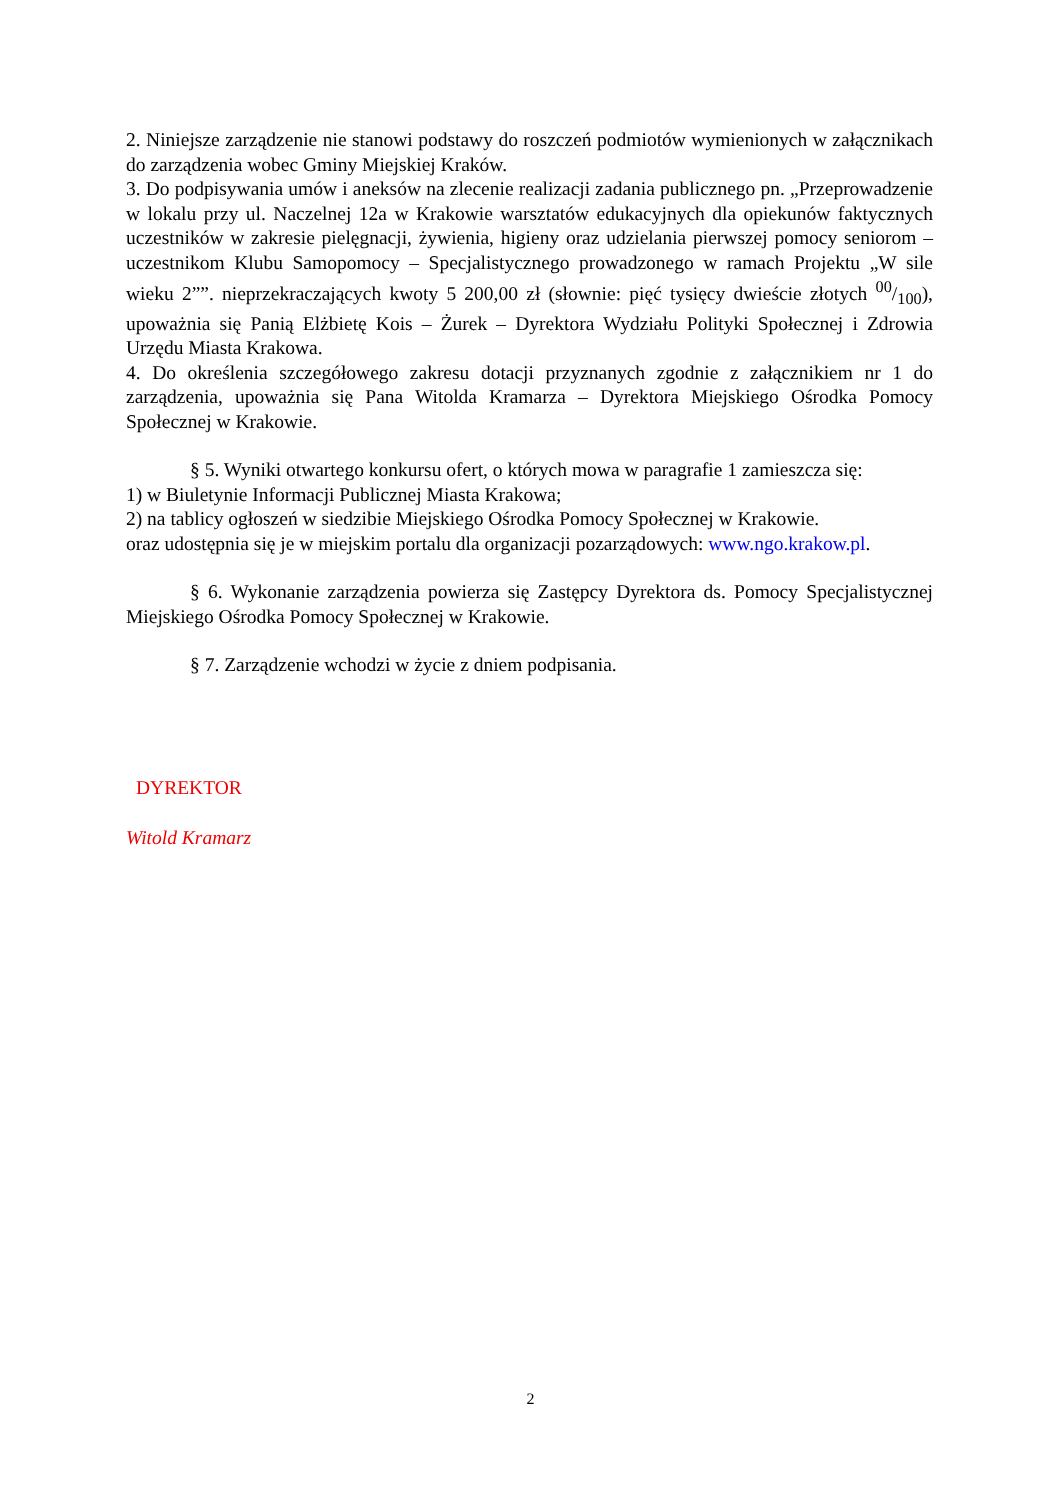2. Niniejsze zarządzenie nie stanowi podstawy do roszczeń podmiotów wymienionych w załącznikach do zarządzenia wobec Gminy Miejskiej Kraków.
3. Do podpisywania umów i aneksów na zlecenie realizacji zadania publicznego pn. „Przeprowadzenie w lokalu przy ul. Naczelnej 12a w Krakowie warsztatów edukacyjnych dla opiekunów faktycznych uczestników w zakresie pielęgnacji, żywienia, higieny oraz udzielania pierwszej pomocy seniorom – uczestnikom Klubu Samopomocy – Specjalistycznego prowadzonego w ramach Projektu „W sile wieku 2””. nieprzekraczających kwoty 5 200,00 zł (słownie: pięć tysięcy dwieście złotych 00/100), upoważnia się Panią Elżbietę Kois – Żurek – Dyrektora Wydziału Polityki Społecznej i Zdrowia Urzędu Miasta Krakowa.
4. Do określenia szczegółowego zakresu dotacji przyznanych zgodnie z załącznikiem nr 1 do zarządzenia, upoważnia się Pana Witolda Kramarza – Dyrektora Miejskiego Ośrodka Pomocy Społecznej w Krakowie.
§ 5. Wyniki otwartego konkursu ofert, o których mowa w paragrafie 1 zamieszcza się:
1) w Biuletynie Informacji Publicznej Miasta Krakowa;
2) na tablicy ogłoszeń w siedzibie Miejskiego Ośrodka Pomocy Społecznej w Krakowie.
oraz udostępnia się je w miejskim portalu dla organizacji pozarządowych: www.ngo.krakow.pl.
§ 6. Wykonanie zarządzenia powierza się Zastępcy Dyrektora ds. Pomocy Specjalistycznej Miejskiego Ośrodka Pomocy Społecznej w Krakowie.
§ 7. Zarządzenie wchodzi w życie z dniem podpisania.
DYREKTOR
Witold Kramarz
2